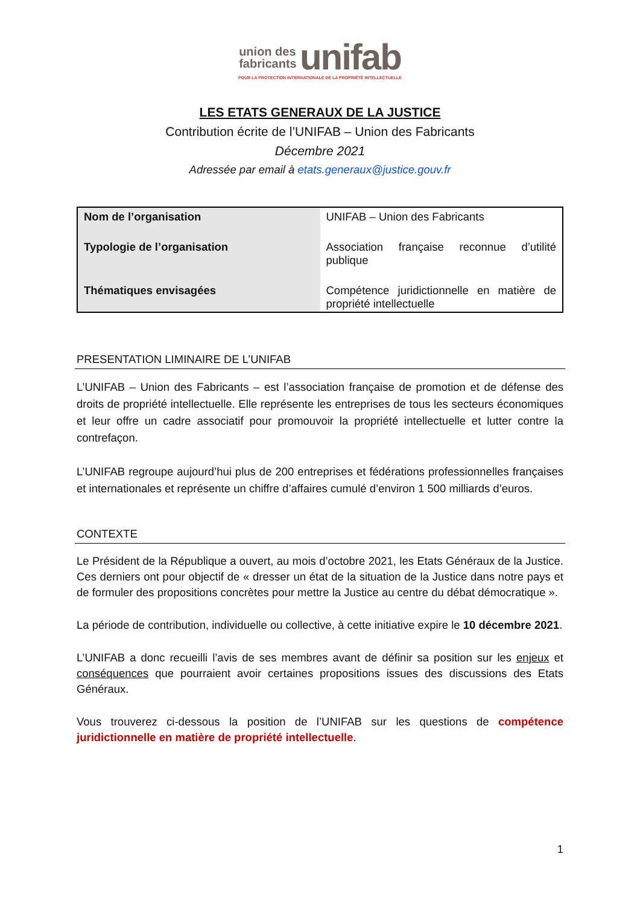union des
fabricants unifab
POUR LA PROTECTION INTERNATIONALE DE LA PROPRIÉTÉ INTELLECTUELLE
LES ETATS GENERAUX DE LA JUSTICE
Contribution écrite de l’UNIFAB – Union des Fabricants
Décembre 2021
Adressée par email à etats.generaux@justice.gouv.fr
| Nom de l’organisation | UNIFAB – Union des Fabricants |
| Typologie de l’organisation | Association française reconnue d’utilité publique |
| Thématiques envisagées | Compétence juridictionnelle en matière de propriété intellectuelle |
PRESENTATION LIMINAIRE DE L’UNIFAB
L’UNIFAB – Union des Fabricants – est l’association française de promotion et de défense des droits de propriété intellectuelle. Elle représente les entreprises de tous les secteurs économiques et leur offre un cadre associatif pour promouvoir la propriété intellectuelle et lutter contre la contrefaçon.
L’UNIFAB regroupe aujourd’hui plus de 200 entreprises et fédérations professionnelles françaises et internationales et représente un chiffre d’affaires cumulé d’environ 1 500 milliards d’euros.
CONTEXTE
Le Président de la République a ouvert, au mois d’octobre 2021, les Etats Généraux de la Justice. Ces derniers ont pour objectif de « dresser un état de la situation de la Justice dans notre pays et de formuler des propositions concrètes pour mettre la Justice au centre du débat démocratique ».
La période de contribution, individuelle ou collective, à cette initiative expire le 10 décembre 2021.
L’UNIFAB a donc recueilli l’avis de ses membres avant de définir sa position sur les enjeux et conséquences que pourraient avoir certaines propositions issues des discussions des Etats Généraux.
Vous trouverez ci-dessous la position de l’UNIFAB sur les questions de compétence juridictionnelle en matière de propriété intellectuelle.
1